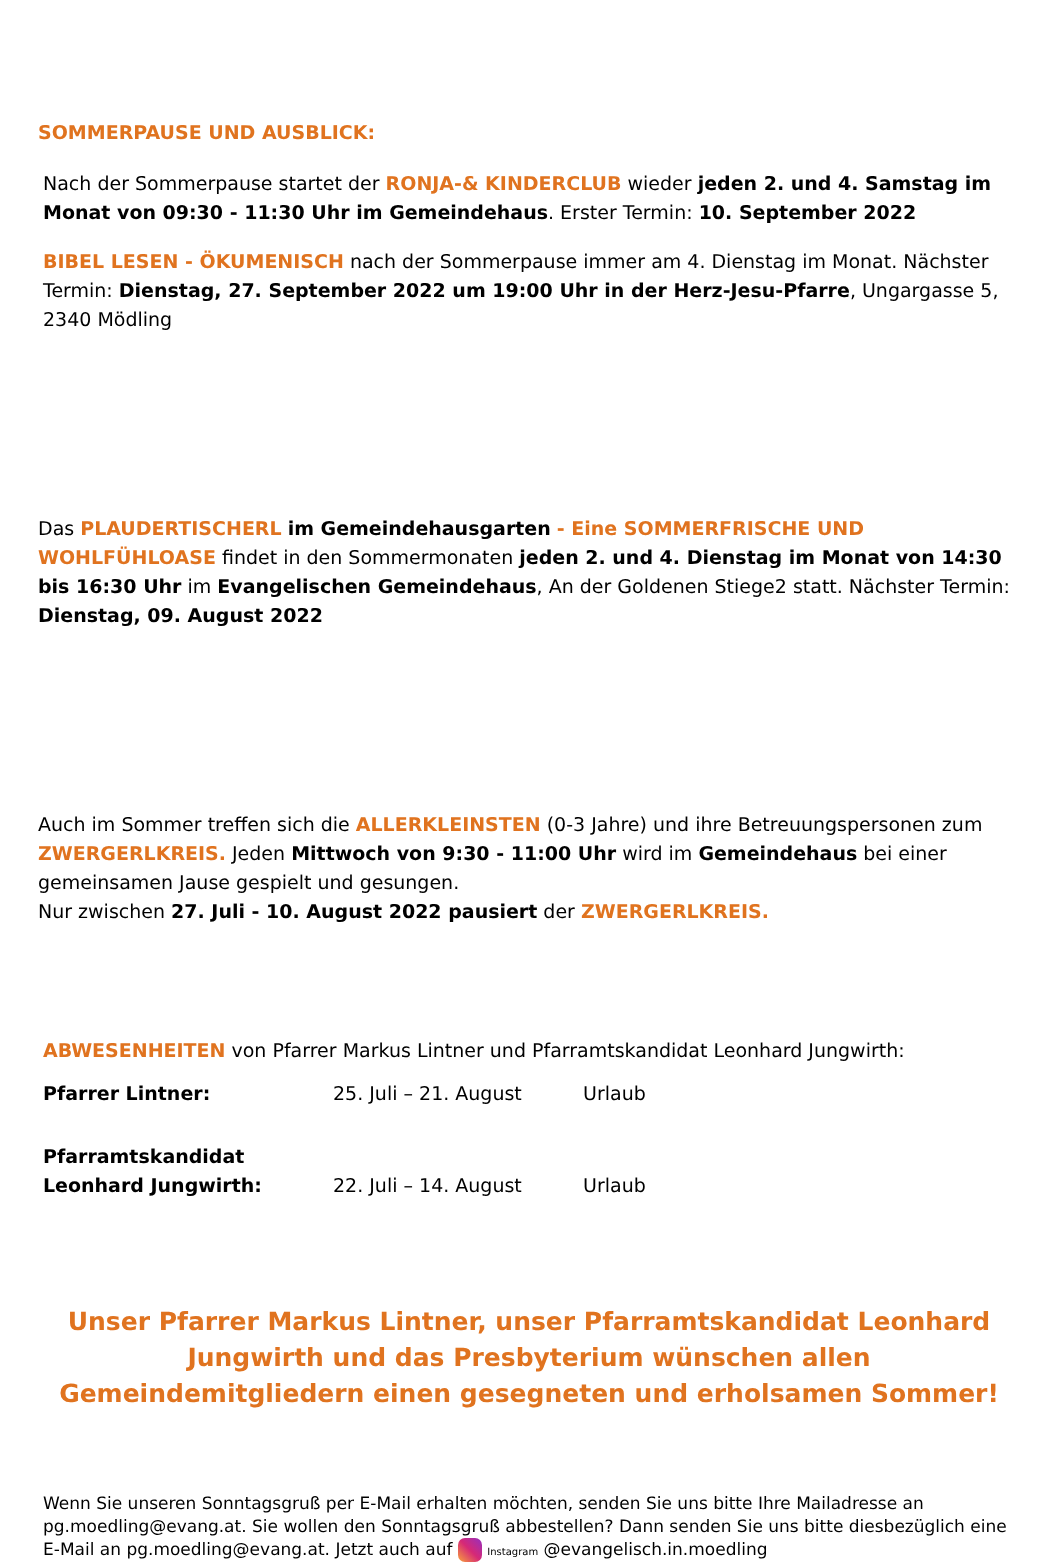SOMMERPAUSE UND AUSBLICK:
Nach der Sommerpause startet der RONJA-& KINDERCLUB wieder jeden 2. und 4. Samstag im Monat von 09:30 - 11:30 Uhr im Gemeindehaus. Erster Termin: 10. September 2022
BIBEL LESEN - ÖKUMENISCH nach der Sommerpause immer am 4. Dienstag im Monat. Nächster Termin: Dienstag, 27. September 2022 um 19:00 Uhr in der Herz-Jesu-Pfarre, Ungargasse 5, 2340 Mödling
Das PLAUDERTISCHERL im Gemeindehausgarten - Eine SOMMERFRISCHE UND WOHLFÜHLOASE findet in den Sommermonaten jeden 2. und 4. Dienstag im Monat von 14:30 bis 16:30 Uhr im Evangelischen Gemeindehaus, An der Goldenen Stiege2 statt. Nächster Termin: Dienstag, 09. August 2022
Auch im Sommer treffen sich die ALLERKLEINSTEN (0-3 Jahre) und ihre Betreuungspersonen zum ZWERGERLKREIS. Jeden Mittwoch von 9:30 - 11:00 Uhr wird im Gemeindehaus bei einer gemeinsamen Jause gespielt und gesungen.
Nur zwischen 27. Juli - 10. August 2022 pausiert der ZWERGERLKREIS.
ABWESENHEITEN von Pfarrer Markus Lintner und Pfarramtskandidat Leonhard Jungwirth:
| Pfarrer Lintner: | 25. Juli – 21. August | Urlaub |
| Pfarramtskandidat Leonhard Jungwirth: | 22. Juli – 14. August | Urlaub |
Unser Pfarrer Markus Lintner, unser Pfarramtskandidat Leonhard Jungwirth und das Presbyterium wünschen allen Gemeindemitgliedern einen gesegneten und erholsamen Sommer!
Wenn Sie unseren Sonntagsgruß per E-Mail erhalten möchten, senden Sie uns bitte Ihre Mailadresse an pg.moedling@evang.at. Sie wollen den Sonntagsgruß abbestellen? Dann senden Sie uns bitte diesbezüglich eine E-Mail an pg.moedling@evang.at. Jetzt auch auf Instagram @evangelisch.in.moedling